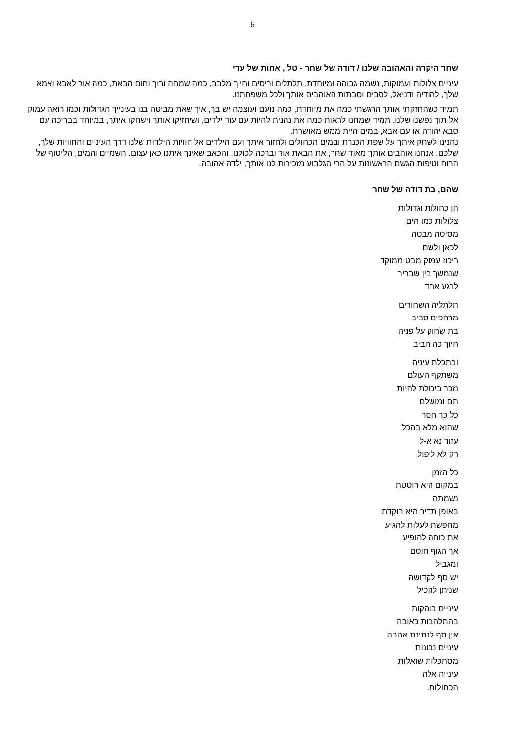6
שחר היקרה והאהובה שלנו / דודה של שחר - טלי, אחות של עדי
עיניים צלולות ועמוקות, נשמה גבוהה ומיוחדת, תלתלים וריסים וחיוך מלבב, כמה שמחה ורוך ותום הבאת, כמה אור לאבא ואמא שלך, להודיה ודניאל, לסבים וסבתות האוהבים אותך ולכל משפחתנו.
תמיד כשהחזקתי אותך הרגשתי כמה את מיוחדת, כמה נועם ועוצמה יש בך, איך שאת מביטה בנו בעינייך הגדולות וכמו רואה עמוק אל תוך נפשנו שלנו. תמיד שמחנו לראות כמה את נהנית להיות עם עוד ילדים, ושיחזיקו אותך וישחקו איתך, במיוחד בבריכה עם סבא יהודה או עם אבא, במים היית ממש מאושרת.
נהנינו לשחק איתך על שפת הכנרת ובמים הכחולים ולחזור איתך ועם הילדים אל חוויות הילדות שלנו דרך העיניים והחוויות שלך, שלכם. אנחנו אוהבים אותך מאוד שחר, את הבאת אור וברכה לכולנו, והכאב שאינך איתנו כאן עצום. השמיים והמים, הליטוף של הרוח וטיפות הגשם הראשונות על הרי הגלבוע מזכירות לנו אותך, ילדה אהובה.
שהם, בת דודה של שחר
הן כחולות וגדולות
צלולות כמו הים
מסיטה מבטה
לכאן ולשם
ריכוז עמוק מבט ממוקד
שנמשך בין שבריר
לרגע אחד
תלתליה השחורים
מרחפים סביב
בת שׂחוק על פניה
חיוך כה חביב
ובתכלת עיניה
משתקף העולם
נזכר ביכולת להיות
תם ומושלם
כל כך חסר
שהוא מלא בהכל
עזור נא א-ל
רק לא ליפול
כל הזמן
במקום היא רוטטת
נשמתה
באופן תדיר היא רוקדת
מחפשת לעלות להגיע
את כוחה להופיע
אך הגוף חוסם
ומגביל
יש סף לקדושה
שניתן להכיל
עיניים בוהקות
בהתלהבות כאובה
אין סף לנתינת אהבה
עיניים נבונות
מסתכלות שואלות
עינייה אלה
הכחולות.